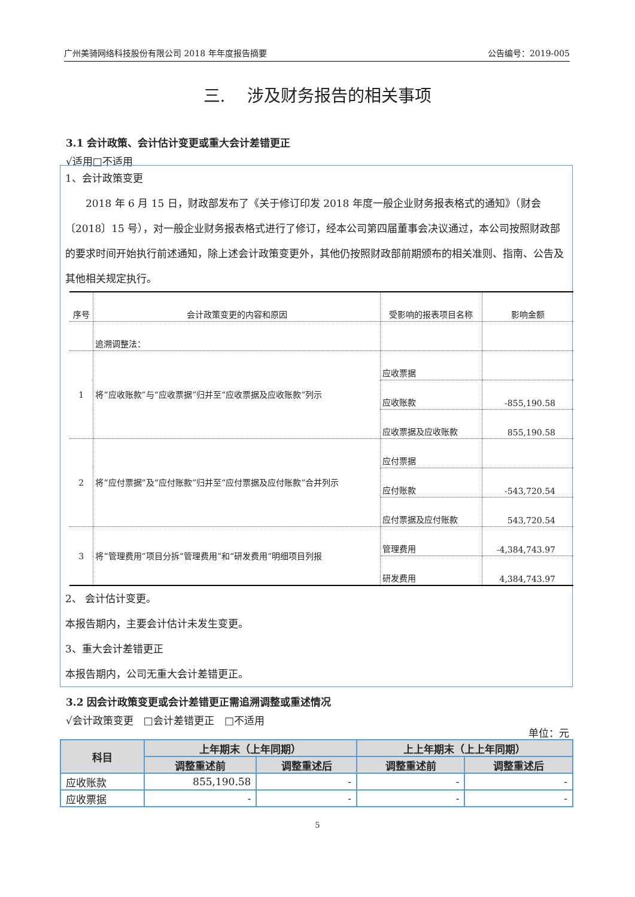广州美骑网络科技股份有限公司 2018 年年度报告摘要 公告编号：2019-005
三.　 涉及财务报告的相关事项
3.1 会计政策、会计估计变更或重大会计差错更正
√适用□不适用
1、会计政策变更
　　2018 年 6 月 15 日，财政部发布了《关于修订印发 2018 年度一般企业财务报表格式的通知》（财会〔2018〕15 号），对一般企业财务报表格式进行了修订，经本公司第四届董事会决议通过，本公司按照财政部的要求时间开始执行前述通知，除上述会计政策变更外，其他仍按照财政部前期颁布的相关准则、指南、公告及其他相关规定执行。
| 序号 | 会计政策变更的内容和原因 | 受影响的报表项目名称 | 影响金额 |
| --- | --- | --- | --- |
| | 追溯调整法： | | |
| 1 | 将“应收账款”与“应收票据”归并至“应收票据及应收账款”列示 | 应收票据 | |
| | | 应收账款 | -855,190.58 |
| | | 应收票据及应收账款 | 855,190.58 |
| 2 | 将“应付票据”及“应付账款”归并至“应付票据及应付账款”合并列示 | 应付票据 | |
| | | 应付账款 | -543,720.54 |
| | | 应付票据及应付账款 | 543,720.54 |
| 3 | 将“管理费用”项目分拆“管理费用”和“研发费用”明细项目列报 | 管理费用 | -4,384,743.97 |
| | | 研发费用 | 4,384,743.97 |
2、 会计估计变更。
本报告期内，主要会计估计未发生变更。
3、重大会计差错更正
本报告期内，公司无重大会计差错更正。
3.2 因会计政策变更或会计差错更正需追溯调整或重述情况
√会计政策变更　□会计差错更正　□不适用
单位：元
| 科目 | 上年期末（上年同期） | | 上上年期末（上上年同期） | |
| --- | --- | --- | --- | --- |
| | 调整重述前 | 调整重述后 | 调整重述前 | 调整重述后 |
| 应收账款 | 855,190.58 | - | - | - |
| 应收票据 | - | - | - | - |
5